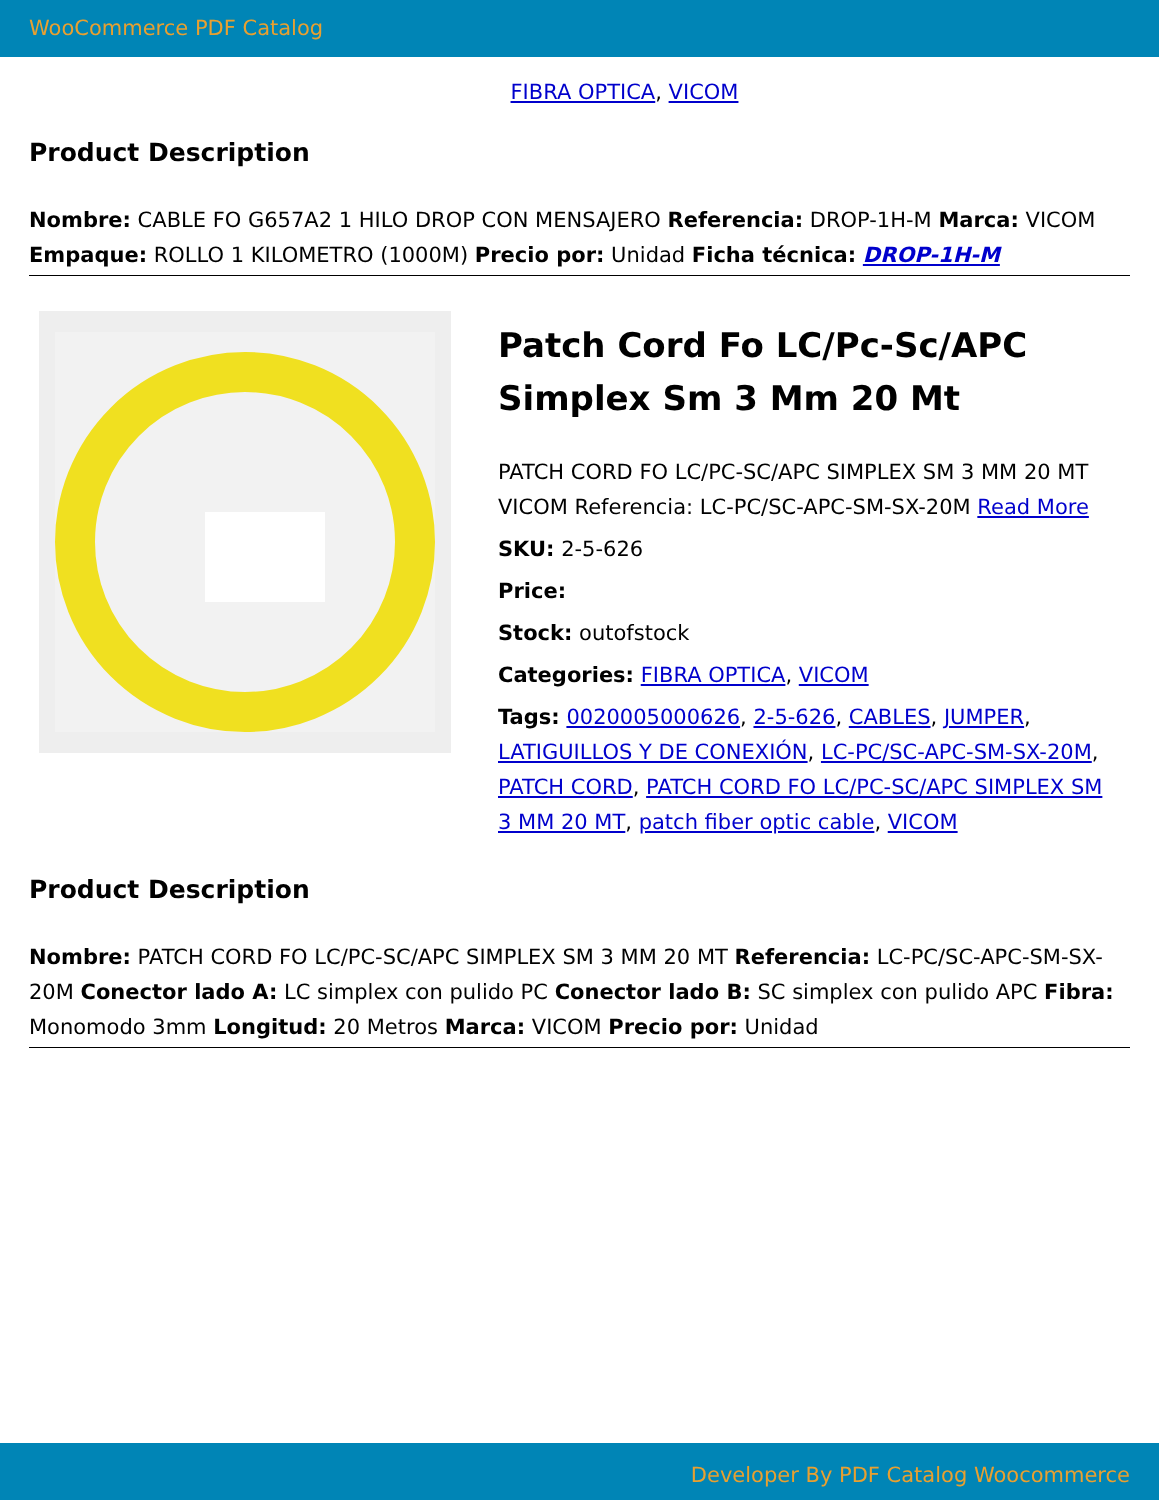WooCommerce PDF Catalog
FIBRA OPTICA, VICOM
Product Description
Nombre: CABLE FO G657A2 1 HILO DROP CON MENSAJERO Referencia: DROP-1H-M Marca: VICOM Empaque: ROLLO 1 KILOMETRO (1000M) Precio por: Unidad Ficha técnica: DROP-1H-M
Patch Cord Fo LC/Pc-Sc/APC Simplex Sm 3 Mm 20 Mt
PATCH CORD FO LC/PC-SC/APC SIMPLEX SM 3 MM 20 MT VICOM Referencia: LC-PC/SC-APC-SM-SX-20M Read More
SKU: 2-5-626
Price:
Stock: outofstock
Categories: FIBRA OPTICA, VICOM
Tags: 0020005000626, 2-5-626, CABLES, JUMPER, LATIGUILLOS Y DE CONEXIÓN, LC-PC/SC-APC-SM-SX-20M, PATCH CORD, PATCH CORD FO LC/PC-SC/APC SIMPLEX SM 3 MM 20 MT, patch fiber optic cable, VICOM
Product Description
Nombre: PATCH CORD FO LC/PC-SC/APC SIMPLEX SM 3 MM 20 MT Referencia: LC-PC/SC-APC-SM-SX-20M Conector lado A: LC simplex con pulido PC Conector lado B: SC simplex con pulido APC Fibra: Monomodo 3mm Longitud: 20 Metros Marca: VICOM Precio por: Unidad
Developer By PDF Catalog Woocommerce